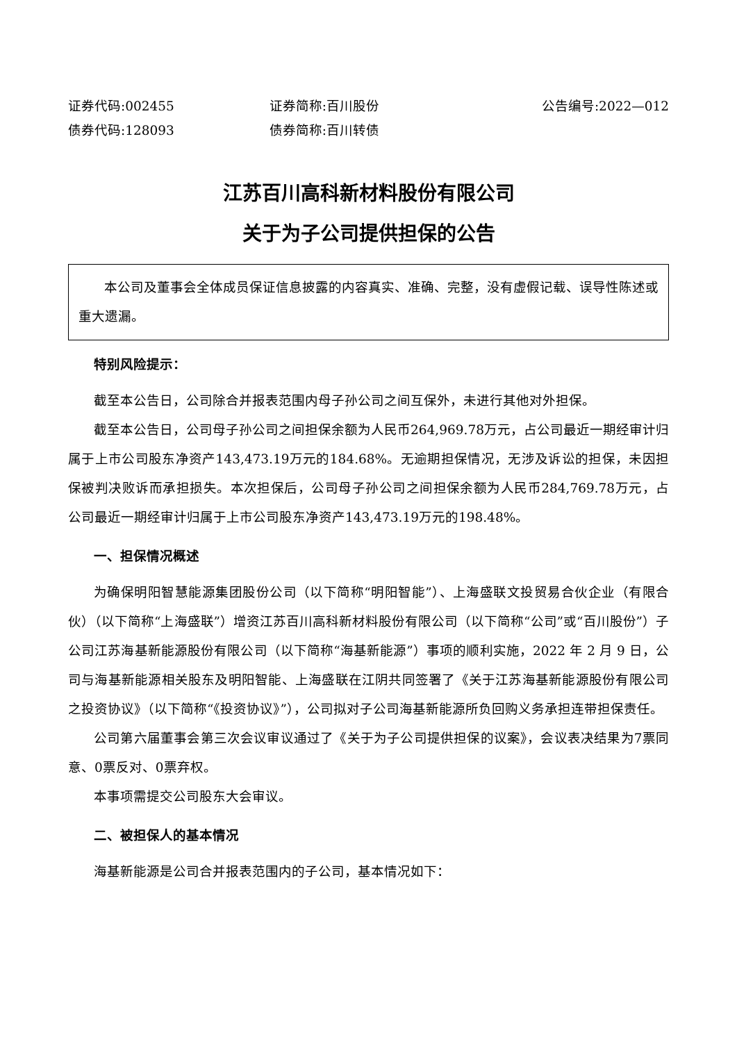证券代码:002455 证券简称:百川股份 公告编号:2022—012
债券代码:128093 债券简称:百川转债
江苏百川高科新材料股份有限公司
关于为子公司提供担保的公告
本公司及董事会全体成员保证信息披露的内容真实、准确、完整，没有虚假记载、误导性陈述或重大遗漏。
特别风险提示：
截至本公告日，公司除合并报表范围内母子孙公司之间互保外，未进行其他对外担保。
截至本公告日，公司母子孙公司之间担保余额为人民币264,969.78万元，占公司最近一期经审计归属于上市公司股东净资产143,473.19万元的184.68%。无逾期担保情况，无涉及诉讼的担保，未因担保被判决败诉而承担损失。本次担保后，公司母子孙公司之间担保余额为人民币284,769.78万元，占公司最近一期经审计归属于上市公司股东净资产143,473.19万元的198.48%。
一、担保情况概述
为确保明阳智慧能源集团股份公司（以下简称“明阳智能”）、上海盛联文投贸易合伙企业（有限合伙）（以下简称“上海盛联”）增资江苏百川高科新材料股份有限公司（以下简称“公司”或“百川股份”）子公司江苏海基新能源股份有限公司（以下简称“海基新能源”）事项的顺利实施，2022 年 2 月 9 日，公司与海基新能源相关股东及明阳智能、上海盛联在江阴共同签署了《关于江苏海基新能源股份有限公司之投资协议》（以下简称“《投资协议》”），公司拟对子公司海基新能源所负回购义务承担连带担保责任。
公司第六届董事会第三次会议审议通过了《关于为子公司提供担保的议案》，会议表决结果为7票同意、0票反对、0票弃权。
本事项需提交公司股东大会审议。
二、被担保人的基本情况
海基新能源是公司合并报表范围内的子公司，基本情况如下：